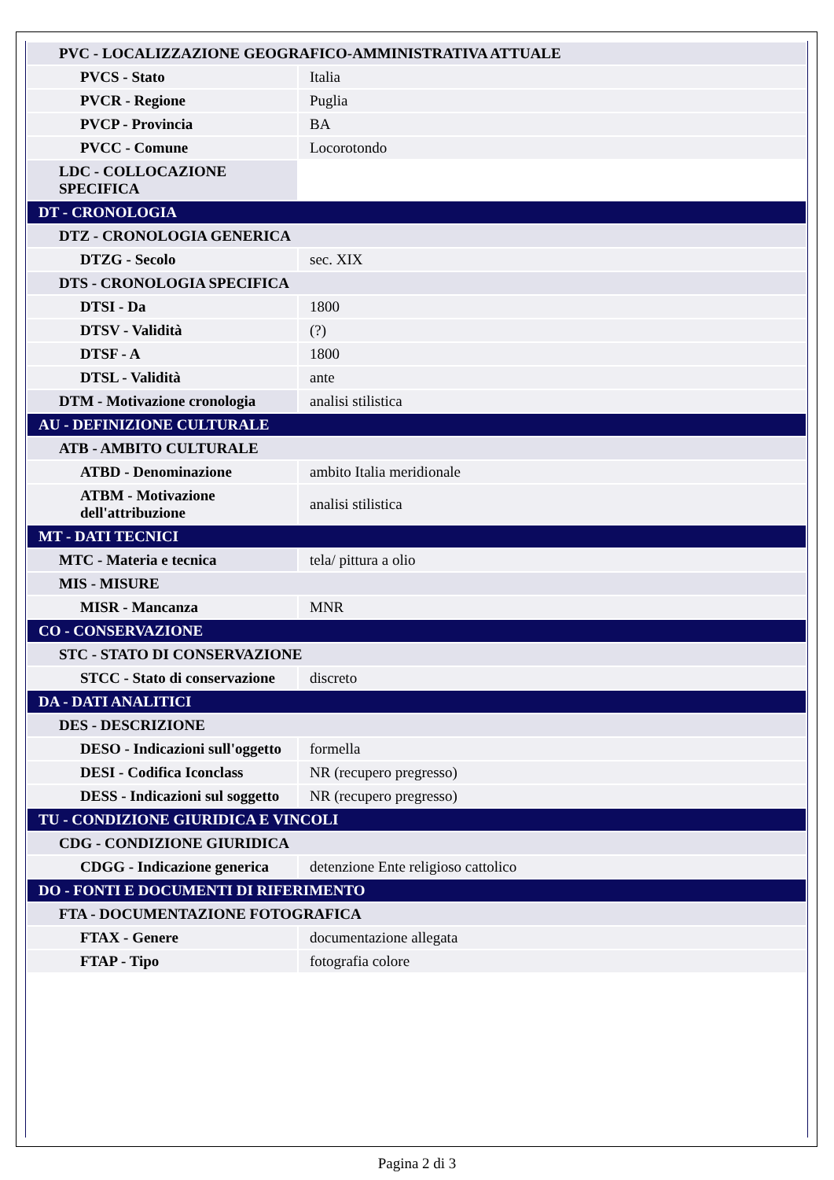| PVC - LOCALIZZAZIONE GEOGRAFICO-AMMINISTRATIVA ATTUALE | |
| PVCS - Stato | Italia |
| PVCR - Regione | Puglia |
| PVCP - Provincia | BA |
| PVCC - Comune | Locorotondo |
| LDC - COLLOCAZIONE SPECIFICA | |
| DT - CRONOLOGIA | |
| DTZ - CRONOLOGIA GENERICA | |
| DTZG - Secolo | sec. XIX |
| DTS - CRONOLOGIA SPECIFICA | |
| DTSI - Da | 1800 |
| DTSV - Validità | (?) |
| DTSF - A | 1800 |
| DTSL - Validità | ante |
| DTM - Motivazione cronologia | analisi stilistica |
| AU - DEFINIZIONE CULTURALE | |
| ATB - AMBITO CULTURALE | |
| ATBD - Denominazione | ambito Italia meridionale |
| ATBM - Motivazione dell'attribuzione | analisi stilistica |
| MT - DATI TECNICI | |
| MTC - Materia e tecnica | tela/ pittura a olio |
| MIS - MISURE | |
| MISR - Mancanza | MNR |
| CO - CONSERVAZIONE | |
| STC - STATO DI CONSERVAZIONE | |
| STCC - Stato di conservazione | discreto |
| DA - DATI ANALITICI | |
| DES - DESCRIZIONE | |
| DESO - Indicazioni sull'oggetto | formella |
| DESI - Codifica Iconclass | NR (recupero pregresso) |
| DESS - Indicazioni sul soggetto | NR (recupero pregresso) |
| TU - CONDIZIONE GIURIDICA E VINCOLI | |
| CDG - CONDIZIONE GIURIDICA | |
| CDGG - Indicazione generica | detenzione Ente religioso cattolico |
| DO - FONTI E DOCUMENTI DI RIFERIMENTO | |
| FTA - DOCUMENTAZIONE FOTOGRAFICA | |
| FTAX - Genere | documentazione allegata |
| FTAP - Tipo | fotografia colore |
Pagina 2 di 3